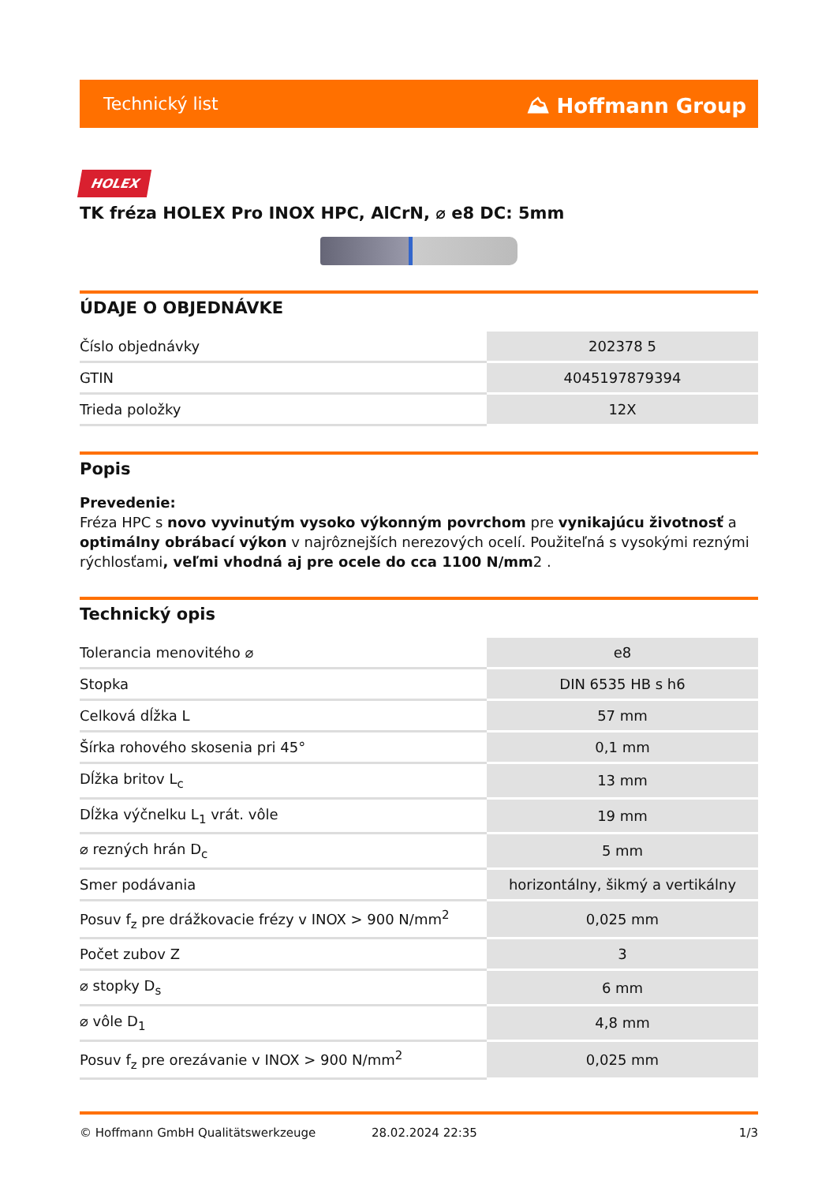Technický list ⛰ Hoffmann Group
HOLEX
TK fréza HOLEX Pro INOX HPC, AlCrN, ⌀ e8 DC: 5mm
ÚDAJE O OBJEDNÁVKE
| Číslo objednávky | 202378 5 |
| GTIN | 4045197879394 |
| Trieda položky | 12X |
Popis
Prevedenie:
Fréza HPC s novo vyvinutým vysoko výkonným povrchom pre vynikajúcu životnosť a optimálny obrábací výkon v najrôznejších nerezových ocelí. Použiteľná s vysokými reznými rýchlosťami, veľmi vhodná aj pre ocele do cca 1100 N/mm2 .
Technický opis
| Tolerancia menovitého ⌀ | e8 |
| Stopka | DIN 6535 HB s h6 |
| Celková dĺžka L | 57 mm |
| Šírka rohového skosenia pri 45° | 0,1 mm |
| Dĺžka britov L<sub>c</sub> | 13 mm |
| Dĺžka výčnelku L<sub>1</sub> vrát. vôle | 19 mm |
| ⌀ rezných hrán D<sub>c</sub> | 5 mm |
| Smer podávania | horizontálny, šikmý a vertikálny |
| Posuv f<sub>z</sub> pre drážkovacie frézy v INOX > 900 N/mm<sup>2</sup> | 0,025 mm |
| Počet zubov Z | 3 |
| ⌀ stopky D<sub>s</sub> | 6 mm |
| ⌀ vôle D<sub>1</sub> | 4,8 mm |
| Posuv f<sub>z</sub> pre orezávanie v INOX > 900 N/mm<sup>2</sup> | 0,025 mm |
© Hoffmann GmbH Qualitätswerkzeuge 28.02.2024 22:35 1/3